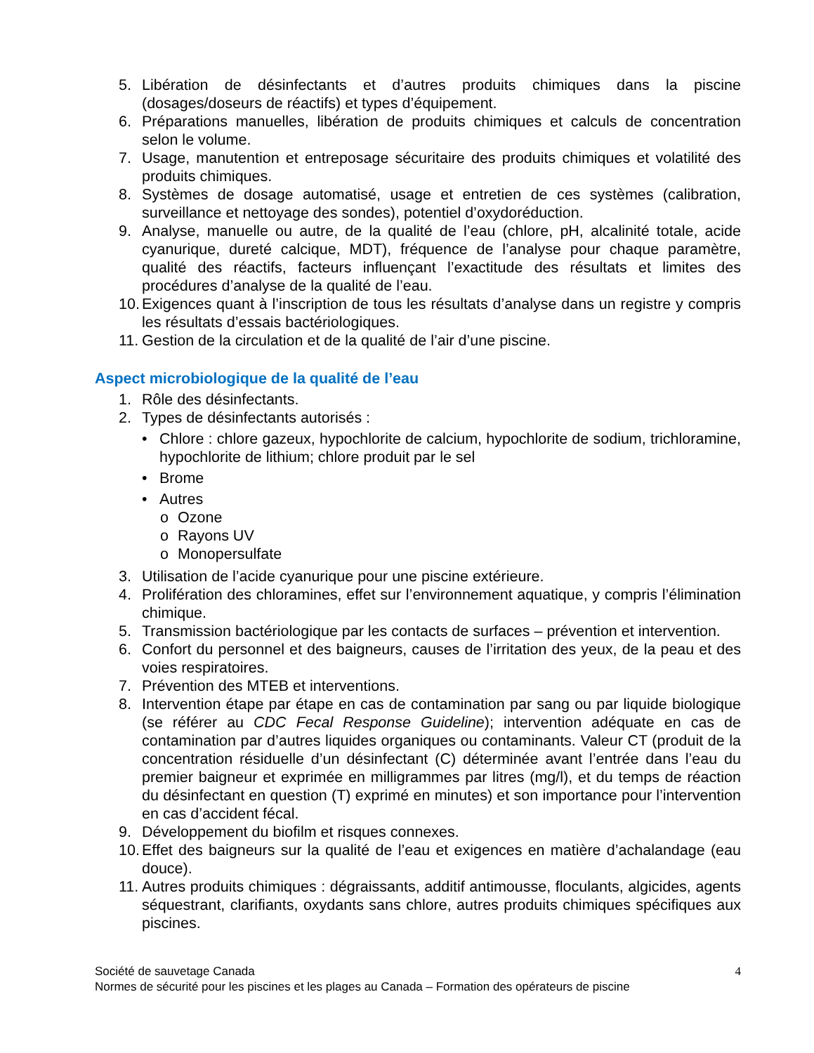5. Libération de désinfectants et d’autres produits chimiques dans la piscine (dosages/doseurs de réactifs) et types d’équipement.
6. Préparations manuelles, libération de produits chimiques et calculs de concentration selon le volume.
7. Usage, manutention et entreposage sécuritaire des produits chimiques et volatilité des produits chimiques.
8. Systèmes de dosage automatisé, usage et entretien de ces systèmes (calibration, surveillance et nettoyage des sondes), potentiel d’oxydoréduction.
9. Analyse, manuelle ou autre, de la qualité de l’eau (chlore, pH, alcalinité totale, acide cyanurique, dureté calcique, MDT), fréquence de l’analyse pour chaque paramètre, qualité des réactifs, facteurs influençant l’exactitude des résultats et limites des procédures d’analyse de la qualité de l’eau.
10. Exigences quant à l’inscription de tous les résultats d’analyse dans un registre y compris les résultats d’essais bactériologiques.
11. Gestion de la circulation et de la qualité de l’air d’une piscine.
Aspect microbiologique de la qualité de l’eau
1. Rôle des désinfectants.
2. Types de désinfectants autorisés :
• Chlore : chlore gazeux, hypochlorite de calcium, hypochlorite de sodium, trichloramine, hypochlorite de lithium; chlore produit par le sel
• Brome
• Autres
o Ozone
o Rayons UV
o Monopersulfate
3. Utilisation de l’acide cyanurique pour une piscine extérieure.
4. Prolifération des chloramines, effet sur l’environnement aquatique, y compris l’élimination chimique.
5. Transmission bactériologique par les contacts de surfaces – prévention et intervention.
6. Confort du personnel et des baigneurs, causes de l’irritation des yeux, de la peau et des voies respiratoires.
7. Prévention des MTEB et interventions.
8. Intervention étape par étape en cas de contamination par sang ou par liquide biologique (se référer au CDC Fecal Response Guideline); intervention adéquate en cas de contamination par d’autres liquides organiques ou contaminants. Valeur CT (produit de la concentration résiduelle d’un désinfectant (C) déterminée avant l’entrée dans l’eau du premier baigneur et exprimée en milligrammes par litres (mg/l), et du temps de réaction du désinfectant en question (T) exprimé en minutes) et son importance pour l’intervention en cas d’accident fécal.
9. Développement du biofilm et risques connexes.
10. Effet des baigneurs sur la qualité de l’eau et exigences en matière d’achalandage (eau douce).
11. Autres produits chimiques : dégraissants, additif antimousse, floculants, algicides, agents séquestrant, clarifiants, oxydants sans chlore, autres produits chimiques spécifiques aux piscines.
4 Société de sauvetage Canada
Normes de sécurité pour les piscines et les plages au Canada – Formation des opérateurs de piscine